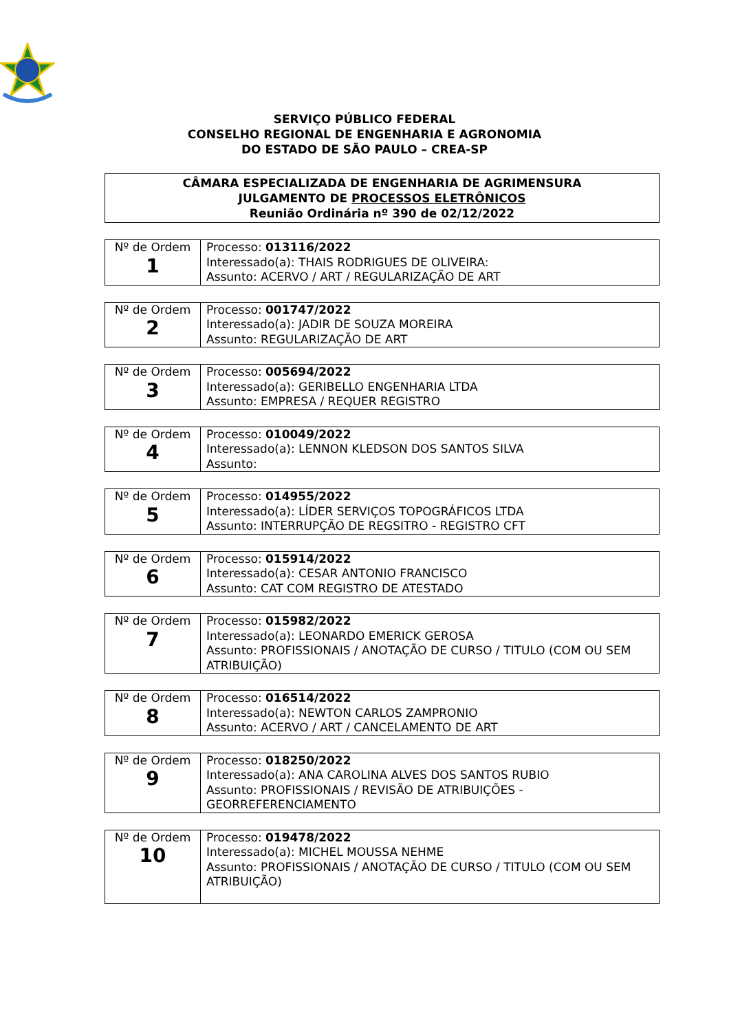SERVIÇO PÚBLICO FEDERAL
CONSELHO REGIONAL DE ENGENHARIA E AGRONOMIA
DO ESTADO DE SÃO PAULO – CREA-SP
CÂMARA ESPECIALIZADA DE ENGENHARIA DE AGRIMENSURA
JULGAMENTO DE PROCESSOS ELETRÔNICOS
Reunião Ordinária nº 390 de 02/12/2022
| Nº de Ordem 1 | Processo: 013116/2022 Interessado(a): THAIS RODRIGUES DE OLIVEIRA: Assunto: ACERVO / ART / REGULARIZAÇÃO DE ART |
| Nº de Ordem 2 | Processo: 001747/2022 Interessado(a): JADIR DE SOUZA MOREIRA Assunto: REGULARIZAÇÃO DE ART |
| Nº de Ordem 3 | Processo: 005694/2022 Interessado(a): GERIBELLO ENGENHARIA LTDA Assunto: EMPRESA / REQUER REGISTRO |
| Nº de Ordem 4 | Processo: 010049/2022 Interessado(a): LENNON KLEDSON DOS SANTOS SILVA Assunto: |
| Nº de Ordem 5 | Processo: 014955/2022 Interessado(a): LÍDER SERVIÇOS TOPOGRÁFICOS LTDA Assunto: INTERRUPÇÃO DE REGSITRO - REGISTRO CFT |
| Nº de Ordem 6 | Processo: 015914/2022 Interessado(a): CESAR ANTONIO FRANCISCO Assunto: CAT COM REGISTRO DE ATESTADO |
| Nº de Ordem 7 | Processo: 015982/2022 Interessado(a): LEONARDO EMERICK GEROSA Assunto: PROFISSIONAIS / ANOTAÇÃO DE CURSO / TITULO (COM OU SEM ATRIBUIÇÃO) |
| Nº de Ordem 8 | Processo: 016514/2022 Interessado(a): NEWTON CARLOS ZAMPRONIO Assunto: ACERVO / ART / CANCELAMENTO DE ART |
| Nº de Ordem 9 | Processo: 018250/2022 Interessado(a): ANA CAROLINA ALVES DOS SANTOS RUBIO Assunto: PROFISSIONAIS / REVISÃO DE ATRIBUIÇÕES - GEORREFERENCIAMENTO |
| Nº de Ordem 10 | Processo: 019478/2022 Interessado(a): MICHEL MOUSSA NEHME Assunto: PROFISSIONAIS / ANOTAÇÃO DE CURSO / TITULO (COM OU SEM ATRIBUIÇÃO) |